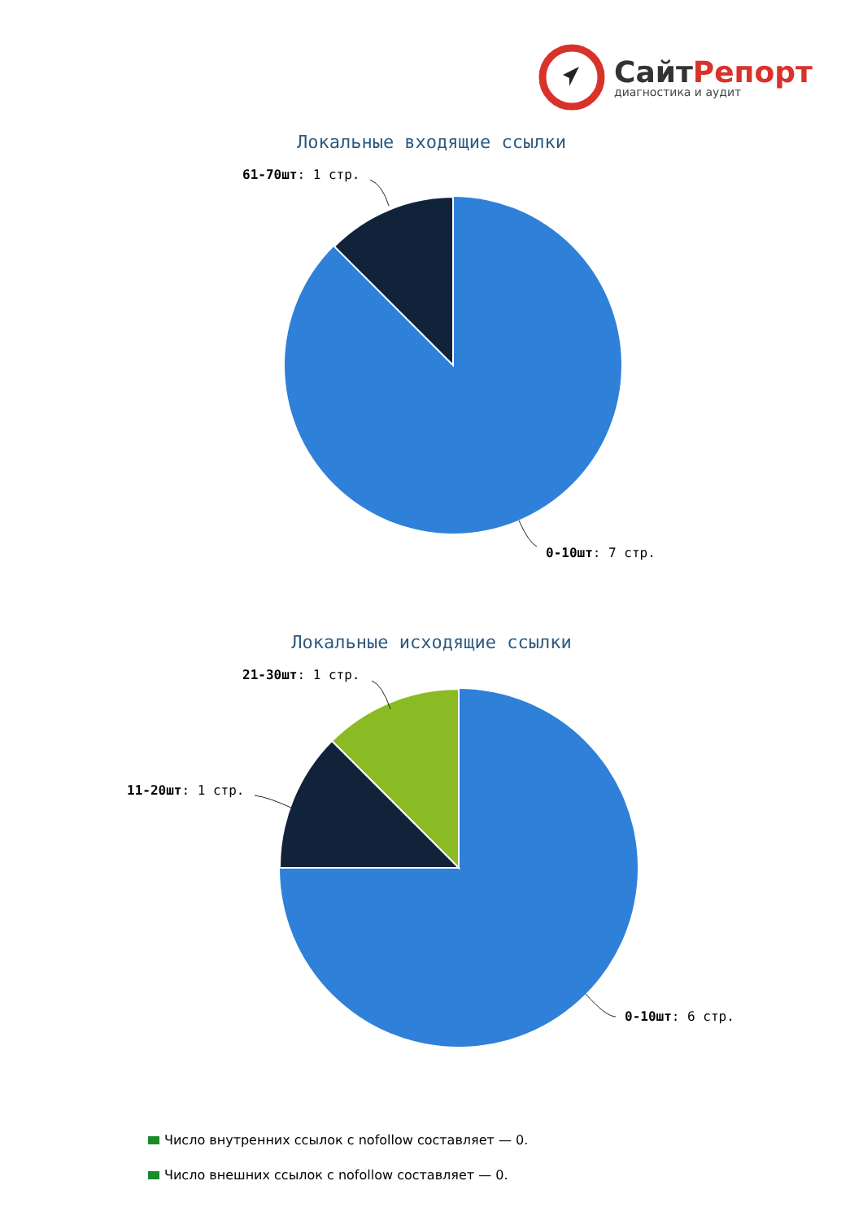СайтРепорт
диагностика и аудит
Локальные входящие ссылки
61-70шт: 1 стр.
0-10шт: 7 стр.
Локальные исходящие ссылки
21-30шт: 1 стр.
11-20шт: 1 стр.
0-10шт: 6 стр.
Число внутренних ссылок с nofollow составляет — 0.
Число внешних ссылок с nofollow составляет — 0.